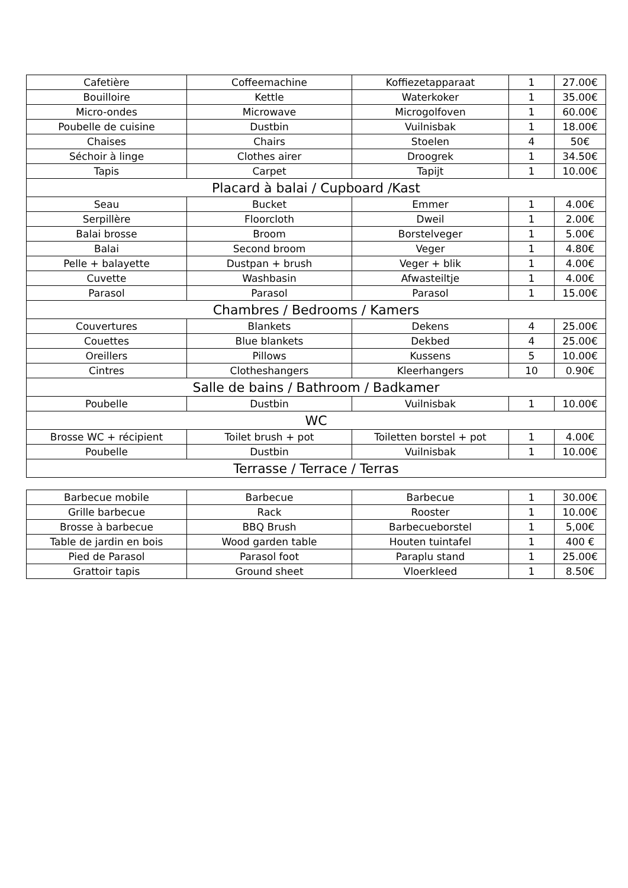| Cafetière | Coffeemachine | Koffiezetapparaat | 1 | 27.00€ |
| Bouilloire | Kettle | Waterkoker | 1 | 35.00€ |
| Micro-ondes | Microwave | Microgolfoven | 1 | 60.00€ |
| Poubelle de cuisine | Dustbin | Vuilnisbak | 1 | 18.00€ |
| Chaises | Chairs | Stoelen | 4 | 50€ |
| Séchoir à linge | Clothes airer | Droogrek | 1 | 34.50€ |
| Tapis | Carpet | Tapijt | 1 | 10.00€ |
| Placard à balai / Cupboard /Kast | | | | |
| Seau | Bucket | Emmer | 1 | 4.00€ |
| Serpillère | Floorcloth | Dweil | 1 | 2.00€ |
| Balai brosse | Broom | Borstelveger | 1 | 5.00€ |
| Balai | Second broom | Veger | 1 | 4.80€ |
| Pelle + balayette | Dustpan + brush | Veger + blik | 1 | 4.00€ |
| Cuvette | Washbasin | Afwasteiltje | 1 | 4.00€ |
| Parasol | Parasol | Parasol | 1 | 15.00€ |
| Chambres / Bedrooms / Kamers | | | | |
| Couvertures | Blankets | Dekens | 4 | 25.00€ |
| Couettes | Blue blankets | Dekbed | 4 | 25.00€ |
| Oreillers | Pillows | Kussens | 5 | 10.00€ |
| Cintres | Clotheshangers | Kleerhangers | 10 | 0.90€ |
| Salle de bains / Bathroom / Badkamer | | | | |
| Poubelle | Dustbin | Vuilnisbak | 1 | 10.00€ |
| WC | | | | |
| Brosse WC + récipient | Toilet brush + pot | Toiletten borstel + pot | 1 | 4.00€ |
| Poubelle | Dustbin | Vuilnisbak | 1 | 10.00€ |
| Terrasse / Terrace / Terras | | | | |
| Barbecue mobile | Barbecue | Barbecue | 1 | 30.00€ |
| Grille barbecue | Rack | Rooster | 1 | 10.00€ |
| Brosse à barbecue | BBQ Brush | Barbecueborstel | 1 | 5,00€ |
| Table de jardin en bois | Wood garden table | Houten tuintafel | 1 | 400 € |
| Pied de Parasol | Parasol foot | Paraplu stand | 1 | 25.00€ |
| Grattoir tapis | Ground sheet | Vloerkleed | 1 | 8.50€ |